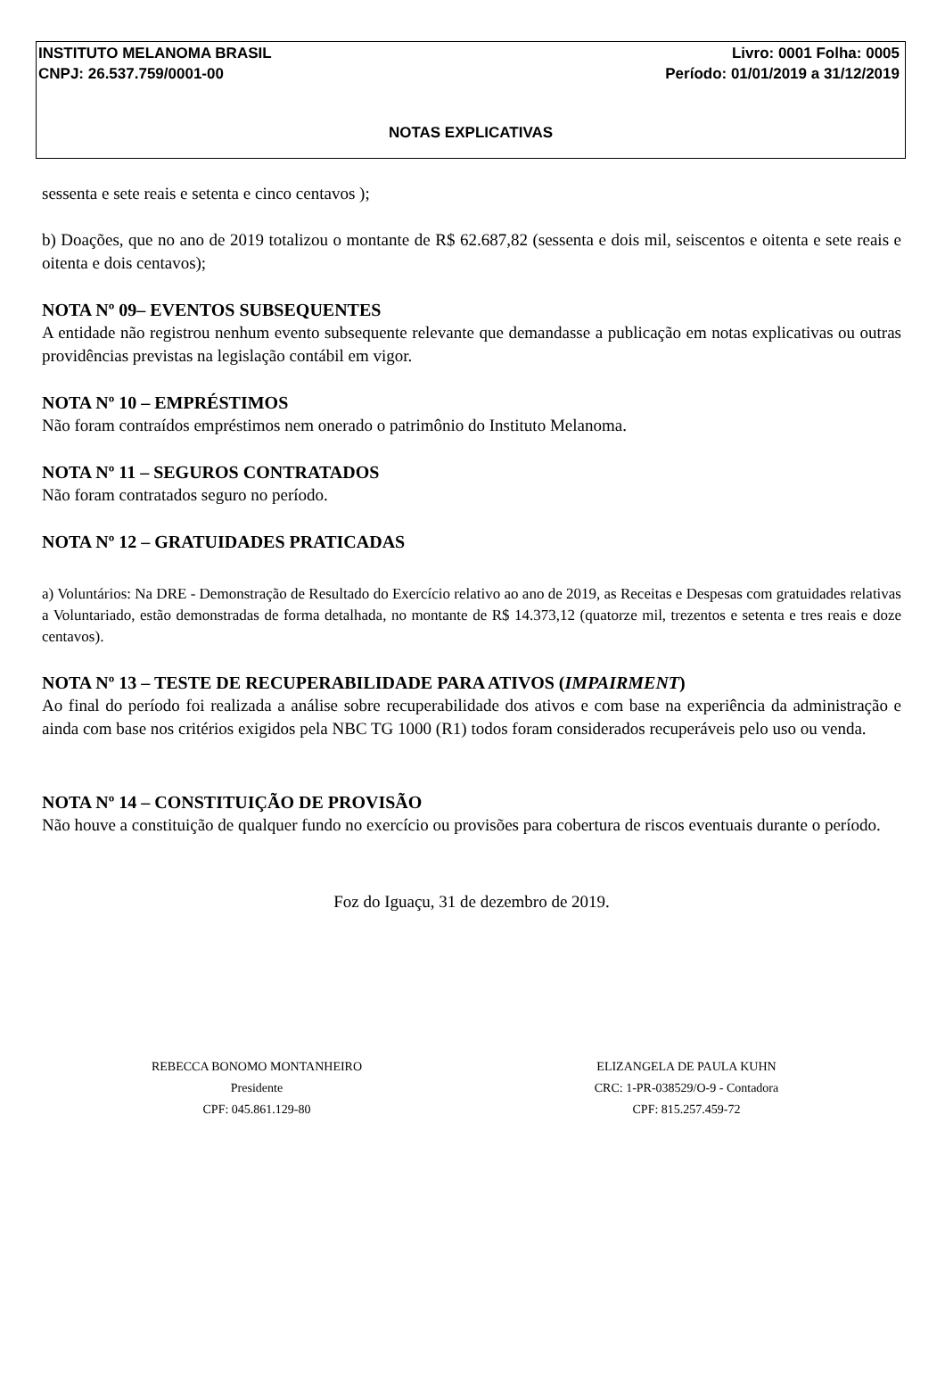INSTITUTO MELANOMA BRASIL Livro: 0001 Folha: 0005
CNPJ: 26.537.759/0001-00 Período: 01/01/2019 a 31/12/2019
NOTAS EXPLICATIVAS
sessenta e sete reais e setenta e cinco centavos );
b) Doações, que no ano de 2019 totalizou o montante de R$ 62.687,82 (sessenta e dois mil, seiscentos e oitenta e sete reais e oitenta e dois centavos);
NOTA Nº 09– EVENTOS SUBSEQUENTES
A entidade não registrou nenhum evento subsequente relevante que demandasse a publicação em notas explicativas ou outras providências previstas na legislação contábil em vigor.
NOTA Nº 10 – EMPRÉSTIMOS
Não foram contraídos empréstimos nem onerado o patrimônio do Instituto Melanoma.
NOTA Nº 11 – SEGUROS CONTRATADOS
Não foram contratados seguro no período.
NOTA Nº 12 – GRATUIDADES PRATICADAS
a) Voluntários: Na DRE - Demonstração de Resultado do Exercício relativo ao ano de 2019, as Receitas e Despesas com gratuidades relativas a Voluntariado, estão demonstradas de forma detalhada, no montante de R$ 14.373,12 (quatorze mil, trezentos e setenta e tres reais e doze centavos).
NOTA Nº 13 – TESTE DE RECUPERABILIDADE PARA ATIVOS (IMPAIRMENT)
Ao final do período foi realizada a análise sobre recuperabilidade dos ativos e com base na experiência da administração e ainda com base nos critérios exigidos pela NBC TG 1000 (R1) todos foram considerados recuperáveis pelo uso ou venda.
NOTA Nº 14 – CONSTITUIÇÃO DE PROVISÃO
Não houve a constituição de qualquer fundo no exercício ou provisões para cobertura de riscos eventuais durante o período.
Foz do Iguaçu, 31 de dezembro de 2019.
REBECCA BONOMO MONTANHEIRO
Presidente
CPF: 045.861.129-80
ELIZANGELA DE PAULA KUHN
CRC: 1-PR-038529/O-9 - Contadora
CPF: 815.257.459-72